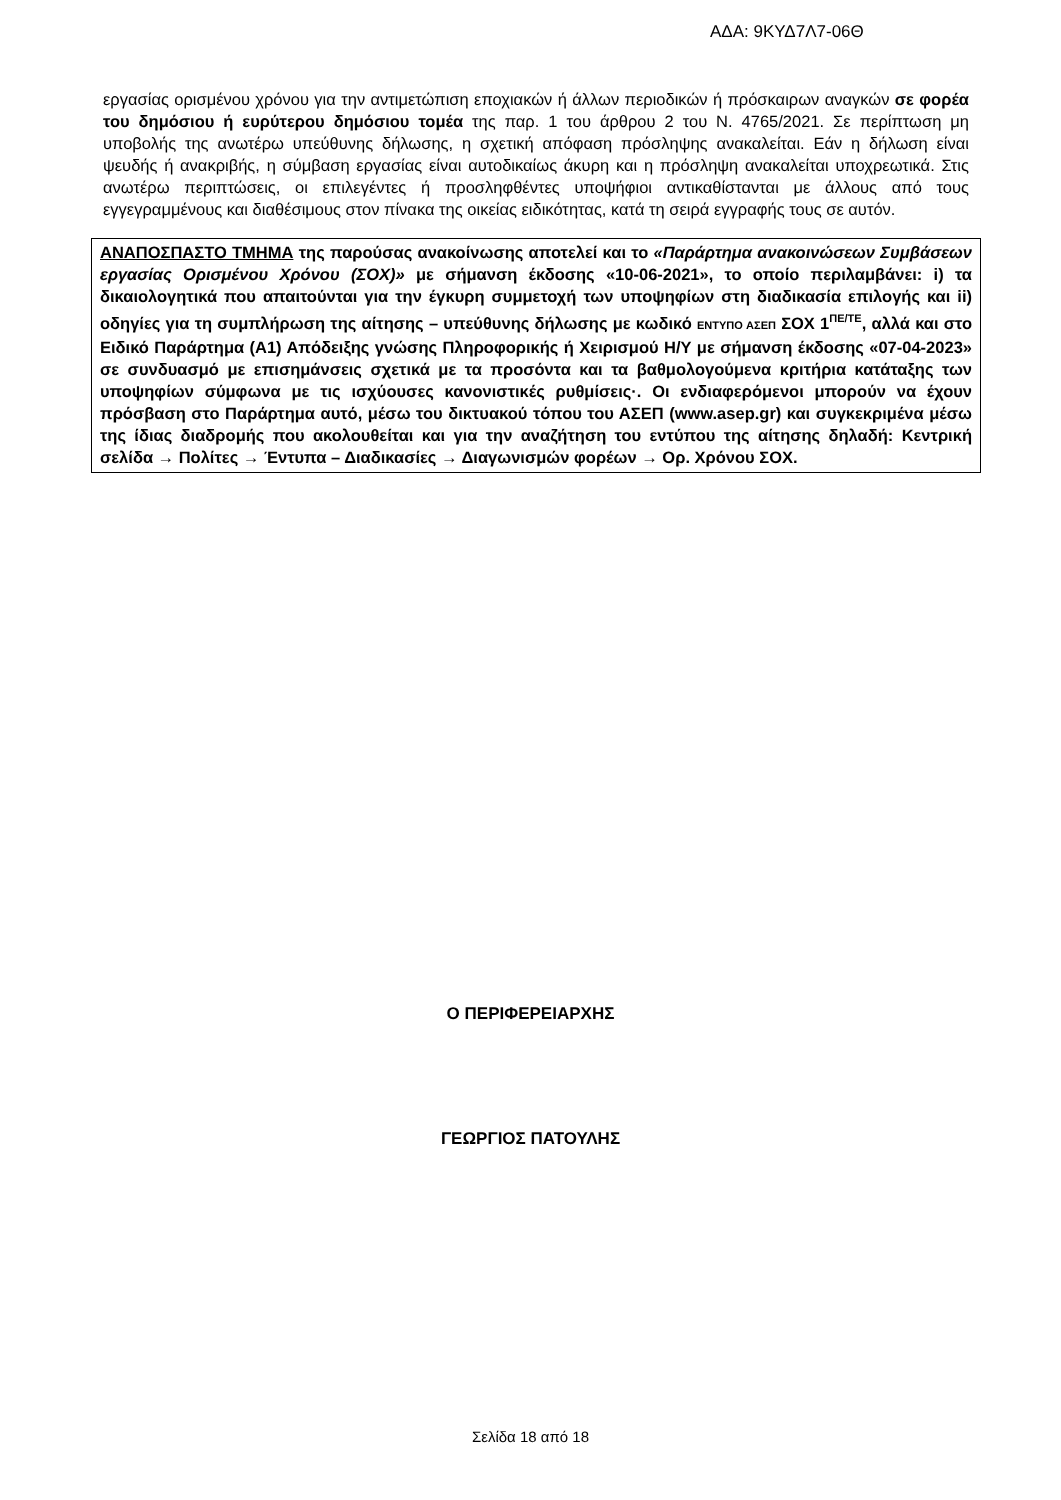ΑΔΑ: 9ΚΥΔ7Λ7-06Θ
εργασίας ορισμένου χρόνου για την αντιμετώπιση εποχιακών ή άλλων περιοδικών ή πρόσκαιρων αναγκών σε φορέα του δημόσιου ή ευρύτερου δημόσιου τομέα της παρ. 1 του άρθρου 2 του Ν. 4765/2021. Σε περίπτωση μη υποβολής της ανωτέρω υπεύθυνης δήλωσης, η σχετική απόφαση πρόσληψης ανακαλείται. Εάν η δήλωση είναι ψευδής ή ανακριβής, η σύμβαση εργασίας είναι αυτοδικαίως άκυρη και η πρόσληψη ανακαλείται υποχρεωτικά. Στις ανωτέρω περιπτώσεις, οι επιλεγέντες ή προσληφθέντες υποψήφιοι αντικαθίστανται με άλλους από τους εγγεγραμμένους και διαθέσιμους στον πίνακα της οικείας ειδικότητας, κατά τη σειρά εγγραφής τους σε αυτόν.
ΑΝΑΠΟΣΠΑΣΤΟ ΤΜΗΜΑ της παρούσας ανακοίνωσης αποτελεί και το «Παράρτημα ανακοινώσεων Συμβάσεων εργασίας Ορισμένου Χρόνου (ΣΟΧ)» με σήμανση έκδοσης «10-06-2021», το οποίο περιλαμβάνει: i) τα δικαιολογητικά που απαιτούνται για την έγκυρη συμμετοχή των υποψηφίων στη διαδικασία επιλογής και ii) οδηγίες για τη συμπλήρωση της αίτησης – υπεύθυνης δήλωσης με κωδικό ΕΝΤΥΠΟ ΑΣΕΠ ΣΟΧ 1<sup>ΠΕ/ΤΕ</sup>, αλλά και στο Ειδικό Παράρτημα (Α1) Απόδειξης γνώσης Πληροφορικής ή Χειρισμού Η/Υ με σήμανση έκδοσης «07-04-2023» σε συνδυασμό με επισημάνσεις σχετικά με τα προσόντα και τα βαθμολογούμενα κριτήρια κατάταξης των υποψηφίων σύμφωνα με τις ισχύουσες κανονιστικές ρυθμίσεις·. Οι ενδιαφερόμενοι μπορούν να έχουν πρόσβαση στο Παράρτημα αυτό, μέσω του δικτυακού τόπου του ΑΣΕΠ (www.asep.gr) και συγκεκριμένα μέσω της ίδιας διαδρομής που ακολουθείται και για την αναζήτηση του εντύπου της αίτησης δηλαδή: Κεντρική σελίδα → Πολίτες → Έντυπα – Διαδικασίες → Διαγωνισμών φορέων → Ορ. Χρόνου ΣΟΧ.
Ο ΠΕΡΙΦΕΡΕΙΑΡΧΗΣ
ΓΕΩΡΓΙΟΣ ΠΑΤΟΥΛΗΣ
Σελίδα 18 από 18